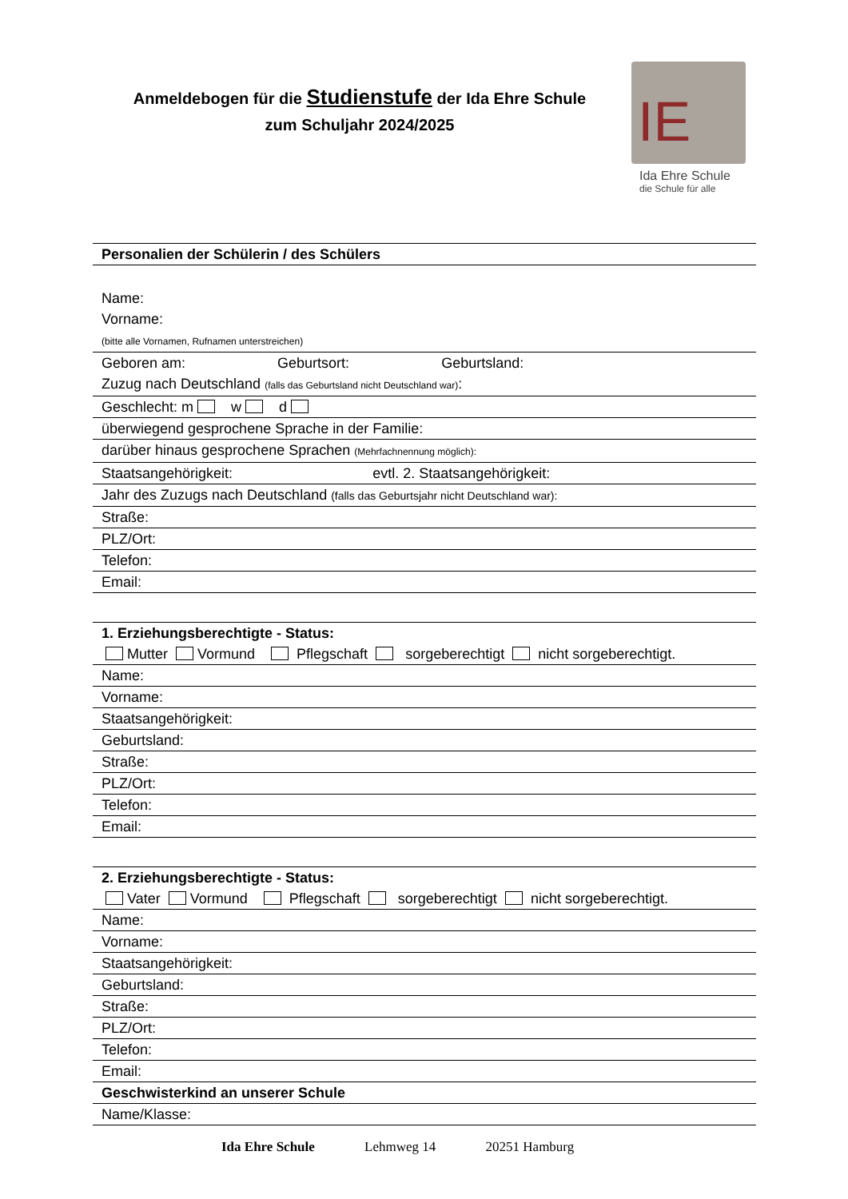Anmeldebogen für die Studienstufe der Ida Ehre Schule
zum Schuljahr 2024/2025
IE
Ida Ehre Schule
die Schule für alle
Personalien der Schülerin / des Schülers
Name:
Vorname:
(bitte alle Vornamen, Rufnamen unterstreichen)
Geboren am: Geburtsort: Geburtsland:
Zuzug nach Deutschland (falls das Geburtsland nicht Deutschland war):
Geschlecht: m w d
überwiegend gesprochene Sprache in der Familie:
darüber hinaus gesprochene Sprachen (Mehrfachnennung möglich):
Staatsangehörigkeit: evtl. 2. Staatsangehörigkeit:
Jahr des Zuzugs nach Deutschland (falls das Geburtsjahr nicht Deutschland war):
Straße:
PLZ/Ort:
Telefon:
Email:
1. Erziehungsberechtigte - Status:
Mutter Vormund Pflegschaft sorgeberechtigt nicht sorgeberechtigt.
Name:
Vorname:
Staatsangehörigkeit:
Geburtsland:
Straße:
PLZ/Ort:
Telefon:
Email:
2. Erziehungsberechtigte - Status:
Vater Vormund Pflegschaft sorgeberechtigt nicht sorgeberechtigt.
Name:
Vorname:
Staatsangehörigkeit:
Geburtsland:
Straße:
PLZ/Ort:
Telefon:
Email:
Geschwisterkind an unserer Schule
Name/Klasse:
Ida Ehre Schule Lehmweg 14 20251 Hamburg